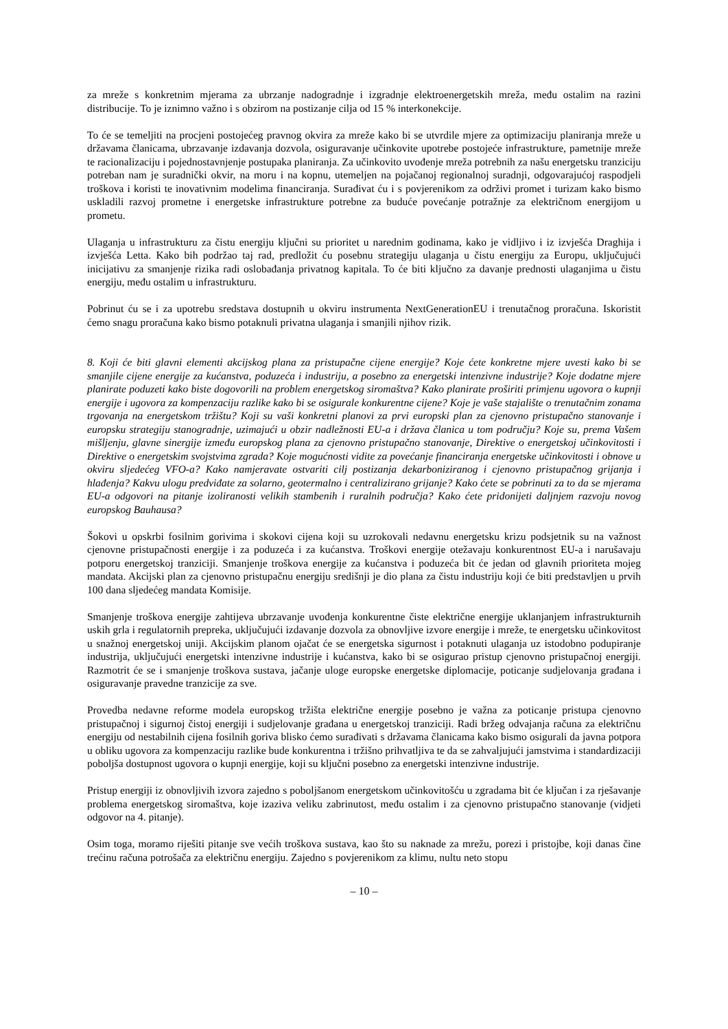za mreže s konkretnim mjerama za ubrzanje nadogradnje i izgradnje elektroenergetskih mreža, među ostalim na razini distribucije. To je iznimno važno i s obzirom na postizanje cilja od 15 % interkonekcije.
To će se temeljiti na procjeni postojećeg pravnog okvira za mreže kako bi se utvrdile mjere za optimizaciju planiranja mreže u državama članicama, ubrzavanje izdavanja dozvola, osiguravanje učinkovite upotrebe postojeće infrastrukture, pametnije mreže te racionalizaciju i pojednostavnjenje postupaka planiranja. Za učinkovito uvođenje mreža potrebnih za našu energetsku tranziciju potreban nam je suradnički okvir, na moru i na kopnu, utemeljen na pojačanoj regionalnoj suradnji, odgovarajućoj raspodjeli troškova i koristi te inovativnim modelima financiranja. Surađivat ću i s povjerenikom za održivi promet i turizam kako bismo uskladili razvoj prometne i energetske infrastrukture potrebne za buduće povećanje potražnje za električnom energijom u prometu.
Ulaganja u infrastrukturu za čistu energiju ključni su prioritet u narednim godinama, kako je vidljivo i iz izvješća Draghija i izvješća Letta. Kako bih podržao taj rad, predložit ću posebnu strategiju ulaganja u čistu energiju za Europu, uključujući inicijativu za smanjenje rizika radi oslobađanja privatnog kapitala. To će biti ključno za davanje prednosti ulaganjima u čistu energiju, među ostalim u infrastrukturu.
Pobrinut ću se i za upotrebu sredstava dostupnih u okviru instrumenta NextGenerationEU i trenutačnog proračuna. Iskoristit ćemo snagu proračuna kako bismo potaknuli privatna ulaganja i smanjili njihov rizik.
8. Koji će biti glavni elementi akcijskog plana za pristupačne cijene energije? Koje ćete konkretne mjere uvesti kako bi se smanjile cijene energije za kućanstva, poduzeća i industriju, a posebno za energetski intenzivne industrije? Koje dodatne mjere planirate poduzeti kako biste dogovorili na problem energetskog siromaštva? Kako planirate proširiti primjenu ugovora o kupnji energije i ugovora za kompenzaciju razlike kako bi se osigurale konkurentne cijene? Koje je vaše stajalište o trenutačnim zonama trgovanja na energetskom tržištu? Koji su vaši konkretni planovi za prvi europski plan za cjenovno pristupačno stanovanje i europsku strategiju stanogradnje, uzimajući u obzir nadležnosti EU-a i država članica u tom području? Koje su, prema Vašem mišljenju, glavne sinergije između europskog plana za cjenovno pristupačno stanovanje, Direktive o energetskoj učinkovitosti i Direktive o energetskim svojstvima zgrada? Koje mogućnosti vidite za povećanje financiranja energetske učinkovitosti i obnove u okviru sljedećeg VFO-a? Kako namjeravate ostvariti cilj postizanja dekarboniziranog i cjenovno pristupačnog grijanja i hlađenja? Kakvu ulogu predviđate za solarno, geotermalno i centralizirano grijanje? Kako ćete se pobrinuti za to da se mjerama EU-a odgovori na pitanje izoliranosti velikih stambenih i ruralnih područja? Kako ćete pridonijeti daljnjem razvoju novog europskog Bauhausa?
Šokovi u opskrbi fosilnim gorivima i skokovi cijena koji su uzrokovali nedavnu energetsku krizu podsjetnik su na važnost cjenovne pristupačnosti energije i za poduzeća i za kućanstva. Troškovi energije otežavaju konkurentnost EU-a i narušavaju potporu energetskoj tranziciji. Smanjenje troškova energije za kućanstva i poduzeća bit će jedan od glavnih prioriteta mojeg mandata. Akcijski plan za cjenovno pristupačnu energiju središnji je dio plana za čistu industriju koji će biti predstavljen u prvih 100 dana sljedećeg mandata Komisije.
Smanjenje troškova energije zahtijeva ubrzavanje uvođenja konkurentne čiste električne energije uklanjanjem infrastrukturnih uskih grla i regulatornih prepreka, uključujući izdavanje dozvola za obnovljive izvore energije i mreže, te energetsku učinkovitost u snažnoj energetskoj uniji. Akcijskim planom ojačat će se energetska sigurnost i potaknuti ulaganja uz istodobno podupiranje industrija, uključujući energetski intenzivne industrije i kućanstva, kako bi se osigurao pristup cjenovno pristupačnoj energiji. Razmotrit će se i smanjenje troškova sustava, jačanje uloge europske energetske diplomacije, poticanje sudjelovanja građana i osiguravanje pravedne tranzicije za sve.
Provedba nedavne reforme modela europskog tržišta električne energije posebno je važna za poticanje pristupa cjenovno pristupačnoj i sigurnoj čistoj energiji i sudjelovanje građana u energetskoj tranziciji. Radi bržeg odvajanja računa za električnu energiju od nestabilnih cijena fosilnih goriva blisko ćemo surađivati s državama članicama kako bismo osigurali da javna potpora u obliku ugovora za kompenzaciju razlike bude konkurentna i tržišno prihvatljiva te da se zahvaljujući jamstvima i standardizaciji poboljša dostupnost ugovora o kupnji energije, koji su ključni posebno za energetski intenzivne industrije.
Pristup energiji iz obnovljivih izvora zajedno s poboljšanom energetskom učinkovitošću u zgradama bit će ključan i za rješavanje problema energetskog siromaštva, koje izaziva veliku zabrinutost, među ostalim i za cjenovno pristupačno stanovanje (vidjeti odgovor na 4. pitanje).
Osim toga, moramo riješiti pitanje sve većih troškova sustava, kao što su naknade za mrežu, porezi i pristojbe, koji danas čine trećinu računa potrošača za električnu energiju. Zajedno s povjerenikom za klimu, nultu neto stopu
– 10 –